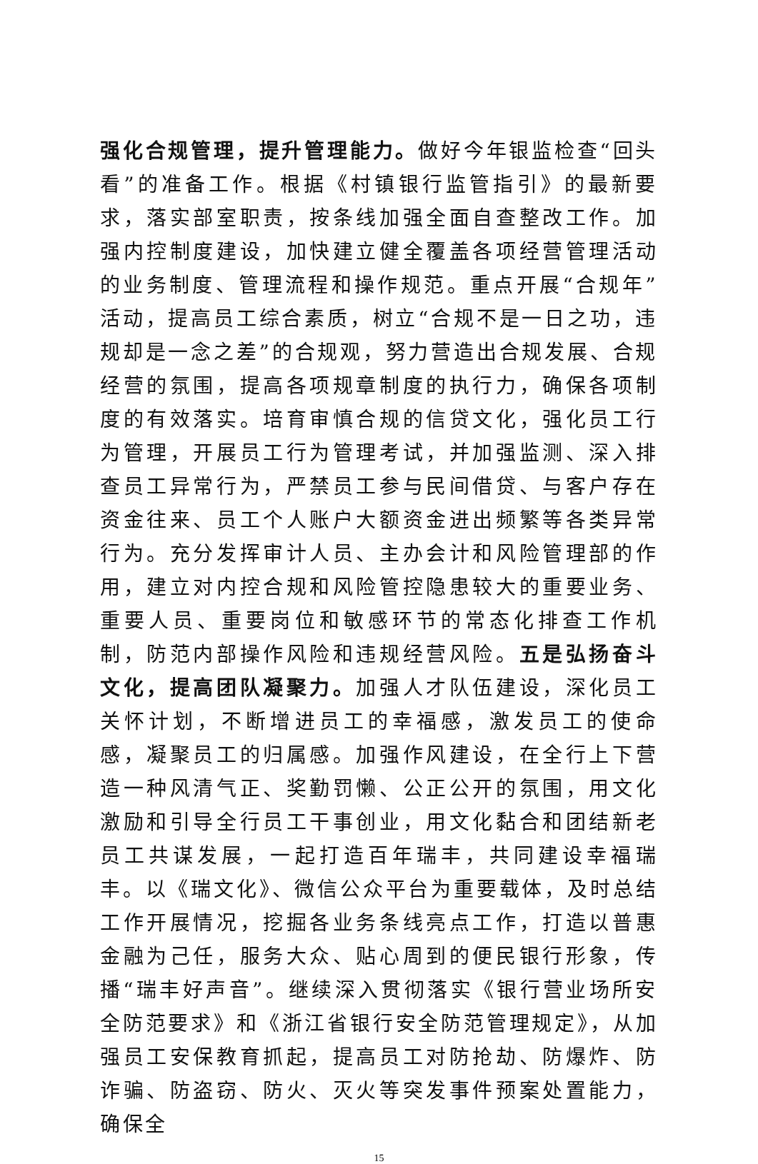强化合规管理，提升管理能力。做好今年银监检查“回头看”的准备工作。根据《村镇银行监管指引》的最新要求，落实部室职责，按条线加强全面自查整改工作。加强内控制度建设，加快建立健全覆盖各项经营管理活动的业务制度、管理流程和操作规范。重点开展“合规年”活动，提高员工综合素质，树立“合规不是一日之功，违规却是一念之差”的合规观，努力营造出合规发展、合规经营的氛围，提高各项规章制度的执行力，确保各项制度的有效落实。培育审慎合规的信贷文化，强化员工行为管理，开展员工行为管理考试，并加强监测、深入排查员工异常行为，严禁员工参与民间借贷、与客户存在资金往来、员工个人账户大额资金进出频繁等各类异常行为。充分发挥审计人员、主办会计和风险管理部的作用，建立对内控合规和风险管控隐患较大的重要业务、重要人员、重要岗位和敏感环节的常态化排查工作机制，防范内部操作风险和违规经营风险。五是弘扬奋斗文化，提高团队凝聚力。加强人才队伍建设，深化员工关怀计划，不断增进员工的幸福感，激发员工的使命感，凝聚员工的归属感。加强作风建设，在全行上下营造一种风清气正、奖勤罚懒、公正公开的氛围，用文化激励和引导全行员工干事创业，用文化黏合和团结新老员工共谋发展，一起打造百年瑞丰，共同建设幸福瑞丰。以《瑞文化》、微信公众平台为重要载体，及时总结工作开展情况，挖掘各业务条线亮点工作，打造以普惠金融为己任，服务大众、贴心周到的便民银行形象，传播“瑞丰好声音”。继续深入贯彻落实《银行营业场所安全防范要求》和《浙江省银行安全防范管理规定》，从加强员工安保教育抓起，提高员工对防抢劫、防爆炸、防诈骗、防盗窃、防火、灭火等突发事件预案处置能力，确保全
15